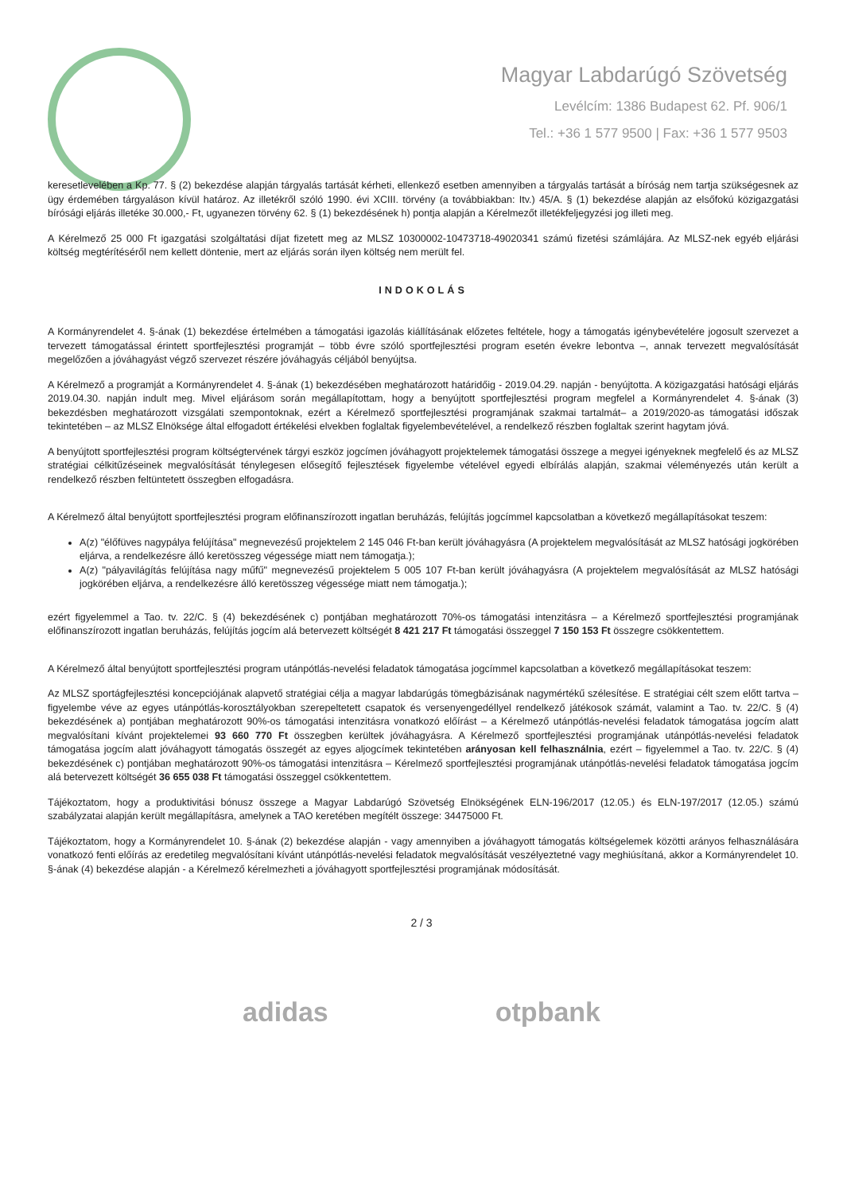Magyar Labdarúgó Szövetség
Levélcím: 1386 Budapest 62. Pf. 906/1
Tel.: +36 1 577 9500 | Fax: +36 1 577 9503
keresetlevelében a Kp. 77. § (2) bekezdése alapján tárgyalás tartását kérheti, ellenkező esetben amennyiben a tárgyalás tartását a bíróság nem tartja szükségesnek az ügy érdemében tárgyaláson kívül határoz. Az illetékről szóló 1990. évi XCIII. törvény (a továbbiakban: Itv.) 45/A. § (1) bekezdése alapján az elsőfokú közigazgatási bírósági eljárás illetéke 30.000,- Ft, ugyanezen törvény 62. § (1) bekezdésének h) pontja alapján a Kérelmezőt illetékfeljegyzési jog illeti meg.
A Kérelmező 25 000 Ft igazgatási szolgáltatási díjat fizetett meg az MLSZ 10300002-10473718-49020341 számú fizetési számlájára. Az MLSZ-nek egyéb eljárási költség megtérítéséről nem kellett döntenie, mert az eljárás során ilyen költség nem merült fel.
INDOKOLÁS
A Kormányrendelet 4. §-ának (1) bekezdése értelmében a támogatási igazolás kiállításának előzetes feltétele, hogy a támogatás igénybevételére jogosult szervezet a tervezett támogatással érintett sportfejlesztési programját – több évre szóló sportfejlesztési program esetén évekre lebontva –, annak tervezett megvalósítását megelőzően a jóváhagyást végző szervezet részére jóváhagyás céljából benyújtsa.
A Kérelmező a programját a Kormányrendelet 4. §-ának (1) bekezdésében meghatározott határidőig - 2019.04.29. napján - benyújtotta. A közigazgatási hatósági eljárás 2019.04.30. napján indult meg. Mivel eljárásom során megállapítottam, hogy a benyújtott sportfejlesztési program megfelel a Kormányrendelet 4. §-ának (3) bekezdésben meghatározott vizsgálati szempontoknak, ezért a Kérelmező sportfejlesztési programjának szakmai tartalmát– a 2019/2020-as támogatási időszak tekintetében – az MLSZ Elnöksége által elfogadott értékelési elvekben foglaltak figyelembevételével, a rendelkező részben foglaltak szerint hagytam jóvá.
A benyújtott sportfejlesztési program költségtervének tárgyi eszköz jogcímen jóváhagyott projektelemek támogatási összege a megyei igényeknek megfelelő és az MLSZ stratégiai célkitűzéseinek megvalósítását ténylegesen elősegítő fejlesztések figyelembe vételével egyedi elbírálás alapján, szakmai véleményezés után került a rendelkező részben feltüntetett összegben elfogadásra.
A Kérelmező által benyújtott sportfejlesztési program előfinanszírozott ingatlan beruházás, felújítás jogcímmel kapcsolatban a következő megállapításokat teszem:
A(z) "élőfüves nagypálya felújítása" megnevezésű projektelem 2 145 046 Ft-ban került jóváhagyásra (A projektelem megvalósítását az MLSZ hatósági jogkörében eljárva, a rendelkezésre álló keretösszeg végessége miatt nem támogatja.);
A(z) "pályavilágítás felújítása nagy műfű" megnevezésű projektelem 5 005 107 Ft-ban került jóváhagyásra (A projektelem megvalósítását az MLSZ hatósági jogkörében eljárva, a rendelkezésre álló keretösszeg végessége miatt nem támogatja.);
ezért figyelemmel a Tao. tv. 22/C. § (4) bekezdésének c) pontjában meghatározott 70%-os támogatási intenzitásra – a Kérelmező sportfejlesztési programjának előfinanszírozott ingatlan beruházás, felújítás jogcím alá betervezett költségét 8 421 217 Ft támogatási összeggel 7 150 153 Ft összegre csökkentettem.
A Kérelmező által benyújtott sportfejlesztési program utánpótlás-nevelési feladatok támogatása jogcímmel kapcsolatban a következő megállapításokat teszem:
Az MLSZ sportágfejlesztési koncepciójának alapvető stratégiai célja a magyar labdarúgás tömegbázisának nagymértékű szélesítése. E stratégiai célt szem előtt tartva – figyelembe véve az egyes utánpótlás-korosztályokban szerepeltetett csapatok és versenyengedéllyel rendelkező játékosok számát, valamint a Tao. tv. 22/C. § (4) bekezdésének a) pontjában meghatározott 90%-os támogatási intenzitásra vonatkozó előírást – a Kérelmező utánpótlás-nevelési feladatok támogatása jogcím alatt megvalósítani kívánt projektelemei 93 660 770 Ft összegben kerültek jóváhagyásra. A Kérelmező sportfejlesztési programjának utánpótlás-nevelési feladatok támogatása jogcím alatt jóváhagyott támogatás összegét az egyes aljogcímek tekintetében arányosan kell felhasználnia, ezért – figyelemmel a Tao. tv. 22/C. § (4) bekezdésének c) pontjában meghatározott 90%-os támogatási intenzitásra – Kérelmező sportfejlesztési programjának utánpótlás-nevelési feladatok támogatása jogcím alá betervezett költségét 36 655 038 Ft támogatási összeggel csökkentettem.
Tájékoztatom, hogy a produktivitási bónusz összege a Magyar Labdarúgó Szövetség Elnökségének ELN-196/2017 (12.05.) és ELN-197/2017 (12.05.) számú szabályzatai alapján került megállapításra, amelynek a TAO keretében megítélt összege: 34475000 Ft.
Tájékoztatom, hogy a Kormányrendelet 10. §-ának (2) bekezdése alapján - vagy amennyiben a jóváhagyott támogatás költségelemek közötti arányos felhasználására vonatkozó fenti előírás az eredetileg megvalósítani kívánt utánpótlás-nevelési feladatok megvalósítását veszélyeztetné vagy meghiúsítaná, akkor a Kormányrendelet 10. §-ának (4) bekezdése alapján - a Kérelmező kérelmezheti a jóváhagyott sportfejlesztési programjának módosítását.
2 / 3
adidas otpbank